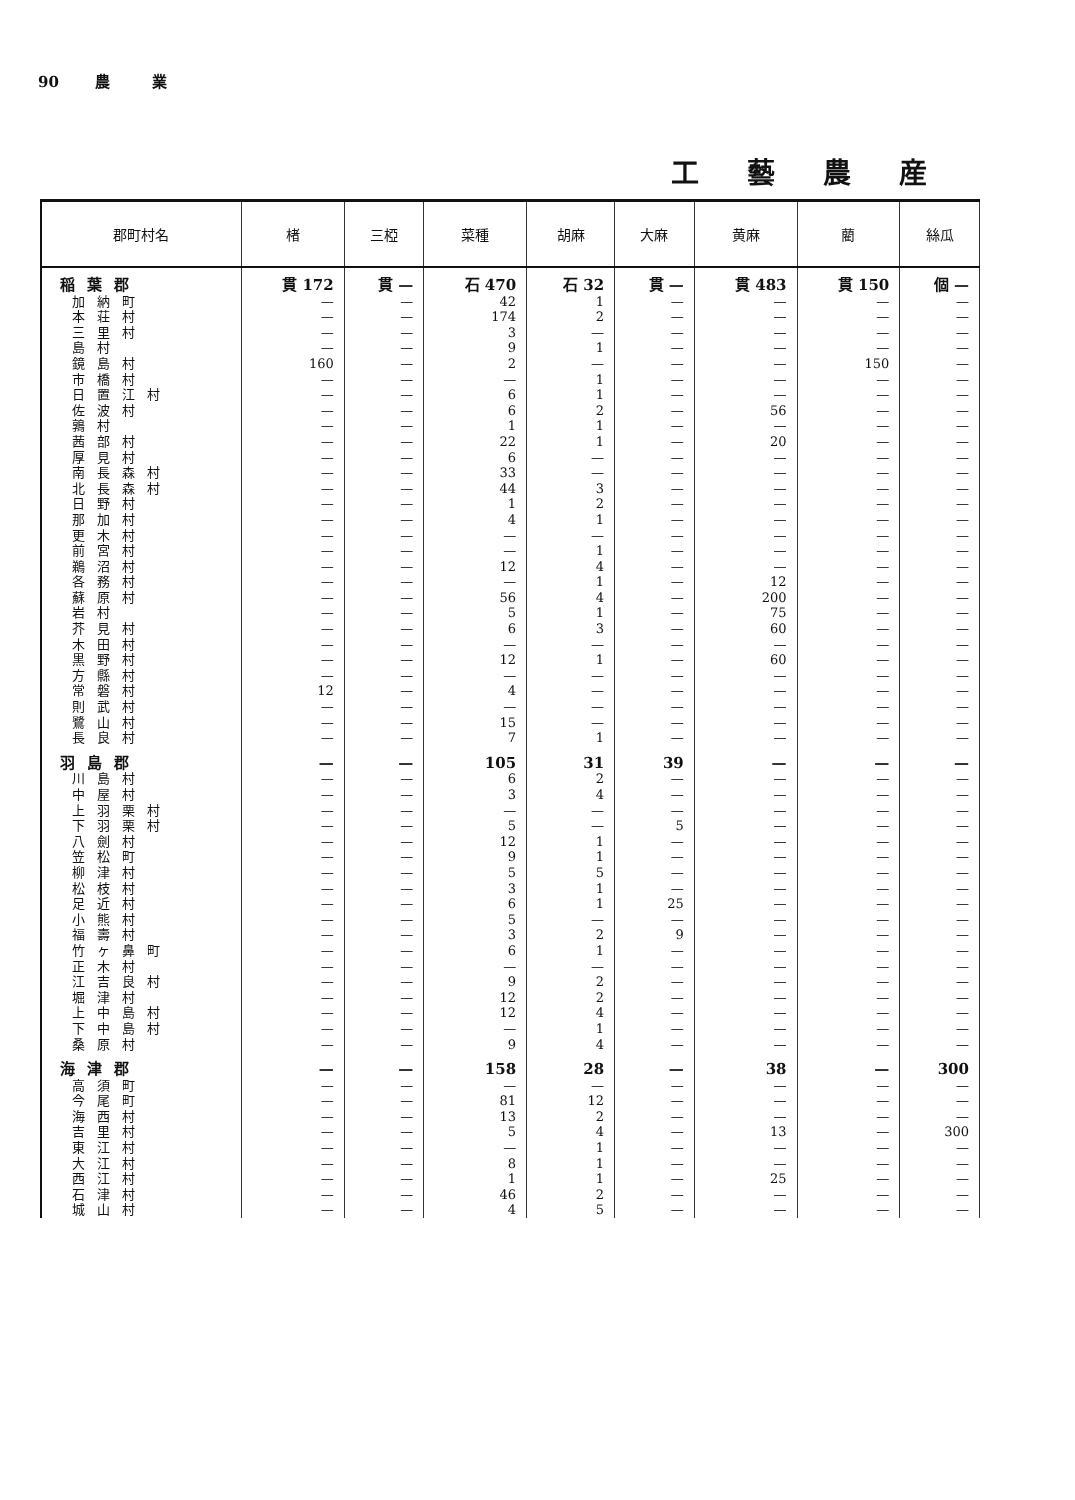90 農 業
工藝農産
| 郡町村名 | 楮 | 三椏 | 菜種 | 胡麻 | 大麻 | 黄麻 | 藺 | 絲瓜 |
| --- | --- | --- | --- | --- | --- | --- | --- | --- |
| 稲葉郡 | 貫 172 | 貫 — | 石 470 | 石 32 | 貫 — | 貫 483 | 貫 150 | 個 — |
| 加納町 | — | — | 42 | 1 | — | — | — | — |
| 本荘村 | — | — | 174 | 2 | — | — | — | — |
| 三里村 | — | — | 3 | — | — | — | — | — |
| 島村 | — | — | 9 | 1 | — | — | — | — |
| 鏡島村 | 160 | — | 2 | — | — | — | 150 | — |
| 市橋村 | — | — | — | 1 | — | — | — | — |
| 日置江村 | — | — | 6 | 1 | — | — | — | — |
| 佐波村 | — | — | 6 | 2 | — | 56 | — | — |
| 鶉村 | — | — | 1 | 1 | — | — | — | — |
| 茜部村 | — | — | 22 | 1 | — | 20 | — | — |
| 厚見村 | — | — | 6 | — | — | — | — | — |
| 南長森村 | — | — | 33 | — | — | — | — | — |
| 北長森村 | — | — | 44 | 3 | — | — | — | — |
| 日野村 | — | — | 1 | 2 | — | — | — | — |
| 那加村 | — | — | 4 | 1 | — | — | — | — |
| 更木村 | — | — | — | — | — | — | — | — |
| 前宮村 | — | — | — | 1 | — | — | — | — |
| 鵜沼村 | — | — | 12 | 4 | — | — | — | — |
| 各務村 | — | — | — | 1 | — | 12 | — | — |
| 蘇原村 | — | — | 56 | 4 | — | 200 | — | — |
| 岩村 | — | — | 5 | 1 | — | 75 | — | — |
| 芥見村 | — | — | 6 | 3 | — | 60 | — | — |
| 木田村 | — | — | — | — | — | — | — | — |
| 黒野村 | — | — | 12 | 1 | — | 60 | — | — |
| 方縣村 | — | — | — | — | — | — | — | — |
| 常磐村 | 12 | — | 4 | — | — | — | — | — |
| 則武村 | — | — | — | — | — | — | — | — |
| 鷺山村 | — | — | 15 | — | — | — | — | — |
| 長良村 | — | — | 7 | 1 | — | — | — | — |
| 羽島郡 | — | — | 105 | 31 | 39 | — | — | — |
| 川島村 | — | — | 6 | 2 | — | — | — | — |
| 中屋村 | — | — | 3 | 4 | — | — | — | — |
| 上羽栗村 | — | — | — | — | — | — | — | — |
| 下羽栗村 | — | — | 5 | — | 5 | — | — | — |
| 八劍村 | — | — | 12 | 1 | — | — | — | — |
| 笠松町 | — | — | 9 | 1 | — | — | — | — |
| 柳津村 | — | — | 5 | 5 | — | — | — | — |
| 松枝村 | — | — | 3 | 1 | — | — | — | — |
| 足近村 | — | — | 6 | 1 | 25 | — | — | — |
| 小熊村 | — | — | 5 | — | — | — | — | — |
| 福壽村 | — | — | 3 | 2 | 9 | — | — | — |
| 竹ヶ鼻町 | — | — | 6 | 1 | — | — | — | — |
| 正木村 | — | — | — | — | — | — | — | — |
| 江吉良村 | — | — | 9 | 2 | — | — | — | — |
| 堀津村 | — | — | 12 | 2 | — | — | — | — |
| 上中島村 | — | — | 12 | 4 | — | — | — | — |
| 下中島村 | — | — | — | 1 | — | — | — | — |
| 桑原村 | — | — | 9 | 4 | — | — | — | — |
| 海津郡 | — | — | 158 | 28 | — | 38 | — | 300 |
| 高須町 | — | — | — | — | — | — | — | — |
| 今尾町 | — | — | 81 | 12 | — | — | — | — |
| 海西村 | — | — | 13 | 2 | — | — | — | — |
| 吉里村 | — | — | 5 | 4 | — | 13 | — | 300 |
| 東江村 | — | — | — | 1 | — | — | — | — |
| 大江村 | — | — | 8 | 1 | — | — | — | — |
| 西江村 | — | — | 1 | 1 | — | 25 | — | — |
| 石津村 | — | — | 46 | 2 | — | — | — | — |
| 城山村 | — | — | 4 | 5 | — | — | — | — |